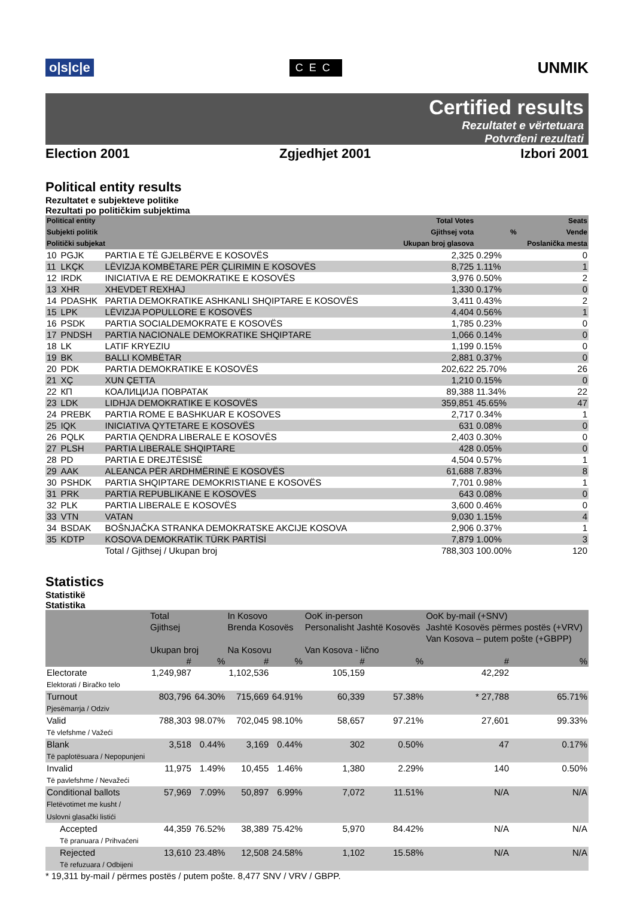o|s|c|e CEC UNMIK
Certified results
Rezultatet e vërtetuara
Potvrđeni rezultati
Election 2001 Zgjedhjet 2001 Izbori 2001
Political entity results
Rezultatet e subjekteve politike
Rezultati po političkim subjektima
| Political entity Subjekti politik Politički subjekat | | | Total Votes Gjithsej vota Ukupan broj glasova | % | Seats Vende Poslanička mesta |
| --- | --- | --- | --- | --- | --- |
| 10 | PGJK | PARTIA E TË GJELBËRVE E KOSOVËS | 2,325 | 0.29% | 0 |
| 11 | LKÇK | LËVIZJA KOMBËTARE PËR ÇLIRIMIN E KOSOVËS | 8,725 | 1.11% | 1 |
| 12 | IRDK | INICIATIVA E RE DEMOKRATIKE E KOSOVËS | 3,976 | 0.50% | 2 |
| 13 | XHR | XHEVDET REXHAJ | 1,330 | 0.17% | 0 |
| 14 | PDASHK | PARTIA DEMOKRATIKE ASHKANLI SHQIPTARE E KOSOVËS | 3,411 | 0.43% | 2 |
| 15 | LPK | LËVIZJA POPULLORE E KOSOVËS | 4,404 | 0.56% | 1 |
| 16 | PSDK | PARTIA SOCIALDEMOKRATE E KOSOVËS | 1,785 | 0.23% | 0 |
| 17 | PNDSH | PARTIA NACIONALE DEMOKRATIKE SHQIPTARE | 1,066 | 0.14% | 0 |
| 18 | LK | LATIF KRYEZIU | 1,199 | 0.15% | 0 |
| 19 | BK | BALLI KOMBËTAR | 2,881 | 0.37% | 0 |
| 20 | PDK | PARTIA DEMOKRATIKE E KOSOVËS | 202,622 | 25.70% | 26 |
| 21 | XÇ | XUN ÇETTA | 1,210 | 0.15% | 0 |
| 22 | КП | КОАЛИЦИЈА ПОВРАТАК | 89,388 | 11.34% | 22 |
| 23 | LDK | LIDHJA DEMOKRATIKE E KOSOVËS | 359,851 | 45.65% | 47 |
| 24 | PREBK | PARTIA ROME E BASHKUAR E KOSOVES | 2,717 | 0.34% | 1 |
| 25 | IQK | INICIATIVA QYTETARE E KOSOVËS | 631 | 0.08% | 0 |
| 26 | PQLK | PARTIA QENDRA LIBERALE E KOSOVËS | 2,403 | 0.30% | 0 |
| 27 | PLSH | PARTIA LIBERALE SHQIPTARE | 428 | 0.05% | 0 |
| 28 | PD | PARTIA E DREJTËSISË | 4,504 | 0.57% | 1 |
| 29 | AAK | ALEANCA PËR ARDHMËRINË E KOSOVËS | 61,688 | 7.83% | 8 |
| 30 | PSHDK | PARTIA SHQIPTARE DEMOKRISTIANE E KOSOVËS | 7,701 | 0.98% | 1 |
| 31 | PRK | PARTIA REPUBLIKANE E KOSOVËS | 643 | 0.08% | 0 |
| 32 | PLK | PARTIA LIBERALE E KOSOVËS | 3,600 | 0.46% | 0 |
| 33 | VTN | VATAN | 9,030 | 1.15% | 4 |
| 34 | BSDAK | BOŠNJAČKA STRANKA DEMOKRATSKE AKCIJE KOSOVA | 2,906 | 0.37% | 1 |
| 35 | KDTP | KOSOVA DEMOKRATİK TÜRK PARTİSİ | 7,879 | 1.00% | 3 |
| | | Total / Gjithsej / Ukupan broj | 788,303 | 100.00% | 120 |
Statistics
Statistikë
Statistika
| | Total Gjithsej Ukupan broj | | In Kosovo Brenda Kosovës Na Kosovu | | OoK in-person Personalisht Jashtë Kosovës Van Kosova - lično | | OoK by-mail (+SNV) Jashtë Kosovës përmes postës (+VRV) Van Kosova – putem pošte (+GBPP) | |
| | # | % | # | % | # | % | # | % |
| Electorate Elektorati / Biračko telo | 1,249,987 | | 1,102,536 | | 105,159 | | 42,292 | |
| Turnout Pjesëmarrja / Odziv | 803,796 | 64.30% | 715,669 | 64.91% | 60,339 | 57.38% | * 27,788 | 65.71% |
| Valid Të vlefshme / Važeći | 788,303 | 98.07% | 702,045 | 98.10% | 58,657 | 97.21% | 27,601 | 99.33% |
| Blank Të paplotësuara / Nepopunjeni | 3,518 | 0.44% | 3,169 | 0.44% | 302 | 0.50% | 47 | 0.17% |
| Invalid Të pavlefshme / Nevažeći | 11,975 | 1.49% | 10,455 | 1.46% | 1,380 | 2.29% | 140 | 0.50% |
| Conditional ballots Fletëvotimet me kusht / Uslovni glasački listići | 57,969 | 7.09% | 50,897 | 6.99% | 7,072 | 11.51% | N/A | N/A |
| Accepted Të pranuara / Prihvaćeni | 44,359 | 76.52% | 38,389 | 75.42% | 5,970 | 84.42% | N/A | N/A |
| Rejected Të refuzuara / Odbijeni | 13,610 | 23.48% | 12,508 | 24.58% | 1,102 | 15.58% | N/A | N/A |
* 19,311 by-mail / përmes postës / putem pošte. 8,477 SNV / VRV / GBPP.